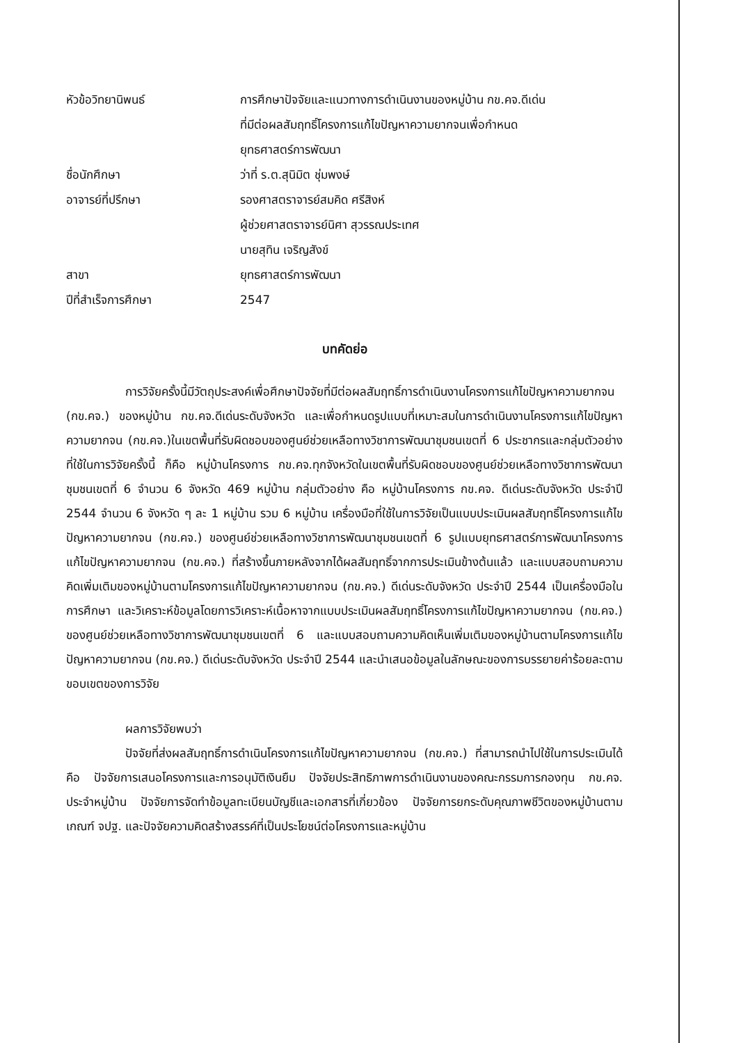หัวข้อวิทยานิพนธ์ การศึกษาปัจจัยและแนวทางการดำเนินงานของหมู่บ้าน กข.คจ.ดีเด่น
ที่มีต่อผลสัมฤทธิ์โครงการแก้ไขปัญหาความยากจนเพื่อกำหนด
ยุทธศาสตร์การพัฒนา
ชื่อนักศึกษา ว่าที่ ร.ต.สุนิมิต ชุ่มพงษ์
อาจารย์ที่ปรึกษา รองศาสตราจารย์สมคิด ศรีสิงห์
ผู้ช่วยศาสตราจารย์นิศา สุวรรณประเทศ
นายสุทิน เจริญสังข์
สาขา ยุทธศาสตร์การพัฒนา
ปีที่สำเร็จการศึกษา 2547
บทคัดย่อ
การวิจัยครั้งนี้มีวัตถุประสงค์เพื่อศึกษาปัจจัยที่มีต่อผลสัมฤทธิ์การดำเนินงานโครงการแก้ไขปัญหาความยากจน (กข.คจ.) ของหมู่บ้าน กข.คจ.ดีเด่นระดับจังหวัด และเพื่อกำหนดรูปแบบที่เหมาะสมในการดำเนินงานโครงการแก้ไขปัญหาความยากจน (กข.คจ.)ในเขตพื้นที่รับผิดชอบของศูนย์ช่วยเหลือทางวิชาการพัฒนาชุมชนเขตที่ 6 ประชากรและกลุ่มตัวอย่างที่ใช้ในการวิจัยครั้งนี้ ก็คือ หมู่บ้านโครงการ กข.คจ.ทุกจังหวัดในเขตพื้นที่รับผิดชอบของศูนย์ช่วยเหลือทางวิชาการพัฒนาชุมชนเขตที่ 6 จำนวน 6 จังหวัด 469 หมู่บ้าน กลุ่มตัวอย่าง คือ หมู่บ้านโครงการ กข.คจ. ดีเด่นระดับจังหวัด ประจำปี 2544 จำนวน 6 จังหวัด ๆ ละ 1 หมู่บ้าน รวม 6 หมู่บ้าน เครื่องมือที่ใช้ในการวิจัยเป็นแบบประเมินผลสัมฤทธิ์โครงการแก้ไขปัญหาความยากจน (กข.คจ.) ของศูนย์ช่วยเหลือทางวิชาการพัฒนาชุมชนเขตที่ 6 รูปแบบยุทธศาสตร์การพัฒนาโครงการแก้ไขปัญหาความยากจน (กข.คจ.) ที่สร้างขึ้นภายหลังจากได้ผลสัมฤทธิ์จากการประเมินข้างต้นแล้ว และแบบสอบถามความคิดเพิ่มเติมของหมู่บ้านตามโครงการแก้ไขปัญหาความยากจน (กข.คจ.) ดีเด่นระดับจังหวัด ประจำปี 2544 เป็นเครื่องมือในการศึกษา และวิเคราะห์ข้อมูลโดยการวิเคราะห์เนื้อหาจากแบบประเมินผลสัมฤทธิ์โครงการแก้ไขปัญหาความยากจน (กข.คจ.) ของศูนย์ช่วยเหลือทางวิชาการพัฒนาชุมชนเขตที่ 6 และแบบสอบถามความคิดเห็นเพิ่มเติมของหมู่บ้านตามโครงการแก้ไขปัญหาความยากจน (กข.คจ.) ดีเด่นระดับจังหวัด ประจำปี 2544 และนำเสนอข้อมูลในลักษณะของการบรรยายค่าร้อยละตามขอบเขตของการวิจัย
ผลการวิจัยพบว่า
ปัจจัยที่ส่งผลสัมฤทธิ์การดำเนินโครงการแก้ไขปัญหาความยากจน (กข.คจ.) ที่สามารถนำไปใช้ในการประเมินได้ คือ ปัจจัยการเสนอโครงการและการอนุมัติเงินยืม ปัจจัยประสิทธิภาพการดำเนินงานของคณะกรรมการกองทุน กข.คจ. ประจำหมู่บ้าน ปัจจัยการจัดทำข้อมูลทะเบียนบัญชีและเอกสารที่เกี่ยวข้อง ปัจจัยการยกระดับคุณภาพชีวิตของหมู่บ้านตามเกณฑ์ จปฐ. และปัจจัยความคิดสร้างสรรค์ที่เป็นประโยชน์ต่อโครงการและหมู่บ้าน